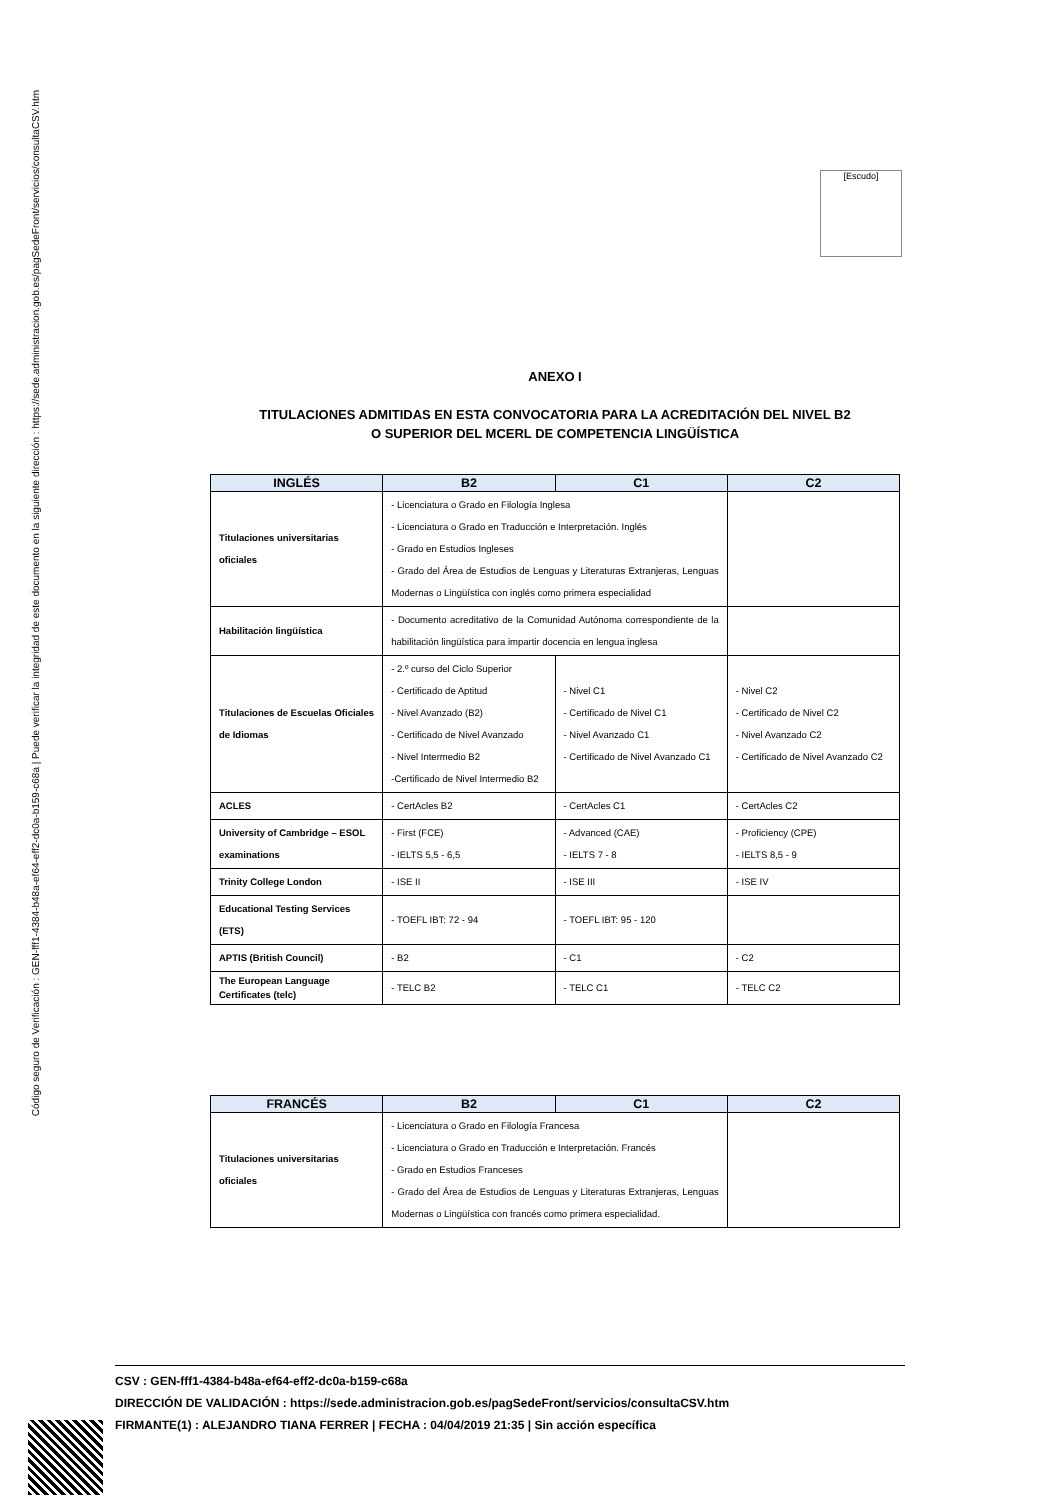Código seguro de Verificación : GEN-fff1-4384-b48a-ef64-eff2-dc0a-b159-c68a | Puede verificar la integridad de este documento en la siguiente dirección : https://sede.administracion.gob.es/pagSedeFront/servicios/consultaCSV.htm
[Escudo]
ANEXO I
TITULACIONES ADMITIDAS EN ESTA CONVOCATORIA PARA LA ACREDITACIÓN DEL NIVEL B2
O SUPERIOR DEL MCERL DE COMPETENCIA LINGÜÍSTICA
| INGLÉS | B2 | C1 | C2 |
| --- | --- | --- | --- |
| Titulaciones universitarias oficiales | - Licenciatura o Grado en Filología Inglesa - Licenciatura o Grado en Traducción e Interpretación. Inglés - Grado en Estudios Ingleses - Grado del Área de Estudios de Lenguas y Literaturas Extranjeras, Lenguas Modernas o Lingüística con inglés como primera especialidad | | |
| Habilitación lingüística | - Documento acreditativo de la Comunidad Autónoma correspondiente de la habilitación lingüística para impartir docencia en lengua inglesa | | |
| Titulaciones de Escuelas Oficiales de Idiomas | - 2.º curso del Ciclo Superior - Certificado de Aptitud - Nivel Avanzado (B2) - Certificado de Nivel Avanzado - Nivel Intermedio B2 -Certificado de Nivel Intermedio B2 | - Nivel C1 - Certificado de Nivel C1 - Nivel Avanzado C1 - Certificado de Nivel Avanzado C1 | - Nivel C2 - Certificado de Nivel C2 - Nivel Avanzado C2 - Certificado de Nivel Avanzado C2 |
| ACLES | - CertAcles B2 | - CertAcles C1 | - CertAcles C2 |
| University of Cambridge – ESOL examinations | - First (FCE) - IELTS 5,5 - 6,5 | - Advanced (CAE) - IELTS 7 - 8 | - Proficiency (CPE) - IELTS 8,5 - 9 |
| Trinity College London | - ISE II | - ISE III | - ISE IV |
| Educational Testing Services (ETS) | - TOEFL IBT: 72 - 94 | - TOEFL IBT: 95 - 120 | |
| APTIS (British Council) | - B2 | - C1 | - C2 |
| The European Language Certificates (telc) | - TELC B2 | - TELC C1 | - TELC C2 |
| FRANCÉS | B2 | C1 | C2 |
| --- | --- | --- | --- |
| Titulaciones universitarias oficiales | - Licenciatura o Grado en Filología Francesa - Licenciatura o Grado en Traducción e Interpretación. Francés - Grado en Estudios Franceses - Grado del Área de Estudios de Lenguas y Literaturas Extranjeras, Lenguas Modernas o Lingüística con francés como primera especialidad. | | |
CSV : GEN-fff1-4384-b48a-ef64-eff2-dc0a-b159-c68a
DIRECCIÓN DE VALIDACIÓN : https://sede.administracion.gob.es/pagSedeFront/servicios/consultaCSV.htm
FIRMANTE(1) : ALEJANDRO TIANA FERRER | FECHA : 04/04/2019 21:35 | Sin acción específica